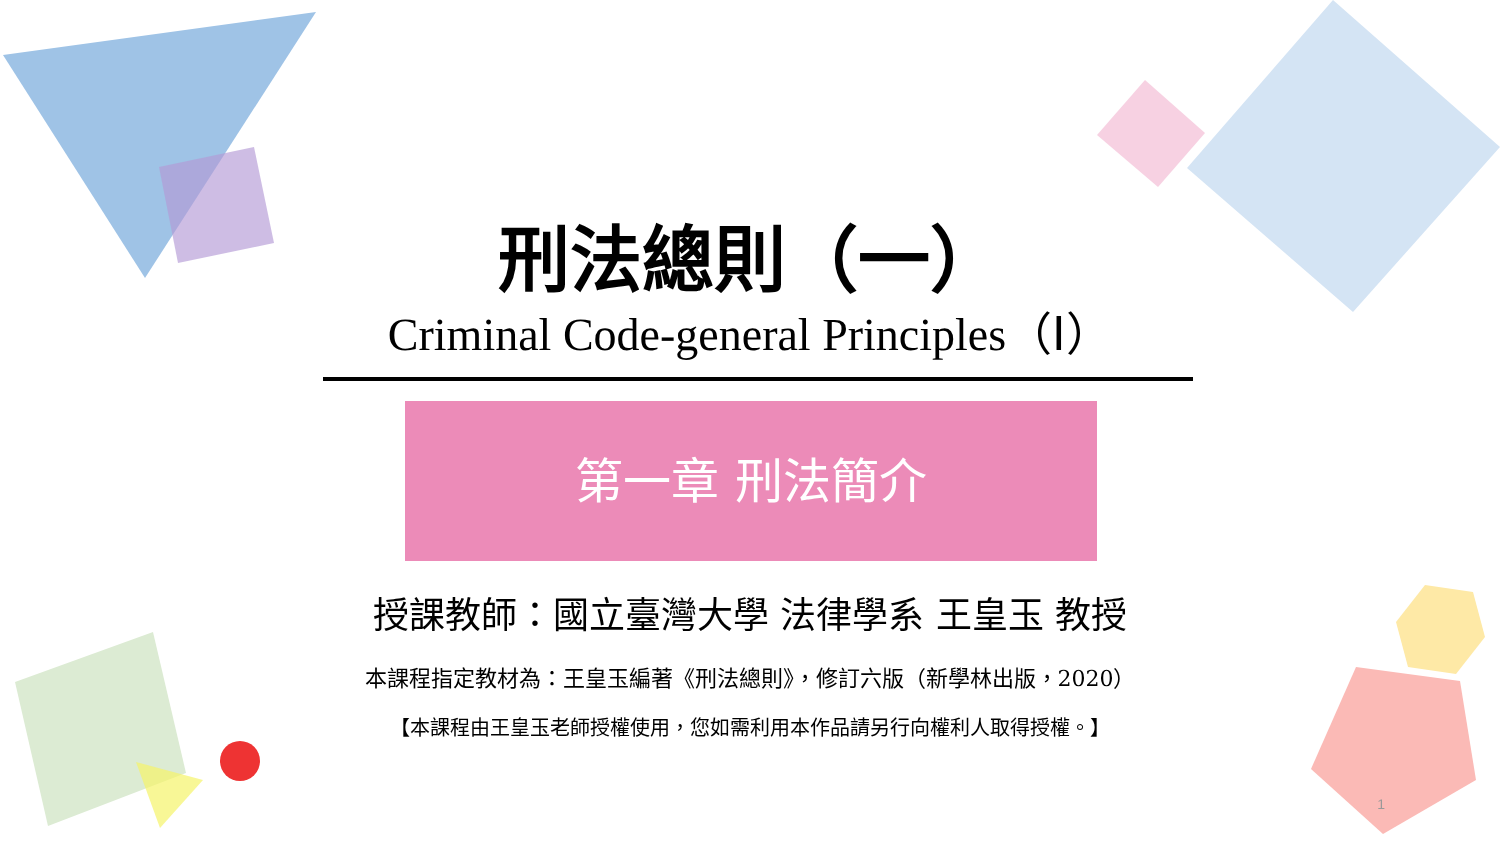刑法總則（一）
Criminal Code-general Principles（Ⅰ）
第一章 刑法簡介
授課教師：國立臺灣大學 法律學系 王皇玉 教授
本課程指定教材為：王皇玉編著《刑法總則》，修訂六版（新學林出版，2020）
【本課程由王皇玉老師授權使用，您如需利用本作品請另行向權利人取得授權。】
1